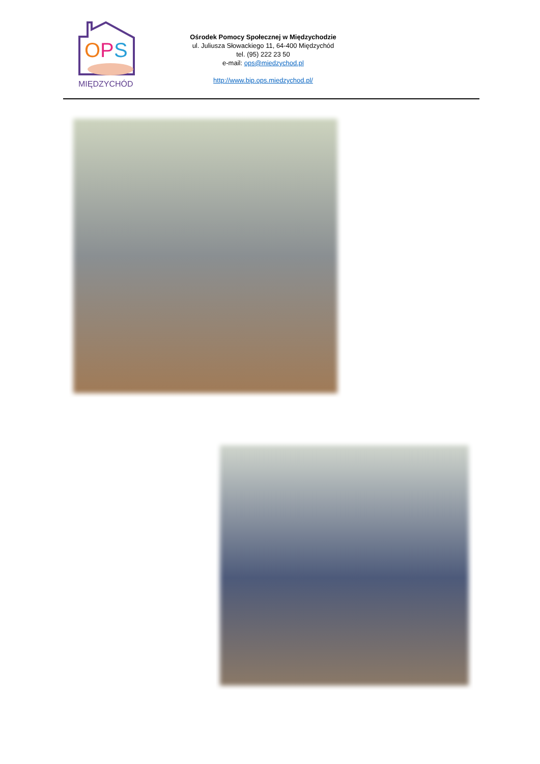O
P
S
MIĘDZYCHÓD
Ośrodek Pomocy Społecznej w Międzychodzie
ul. Juliusza Słowackiego 11, 64-400 Międzychód
tel. (95) 222 23 50
e-mail: ops@miedzychod.pl
http://www.bip.ops.miedzychod.pl/